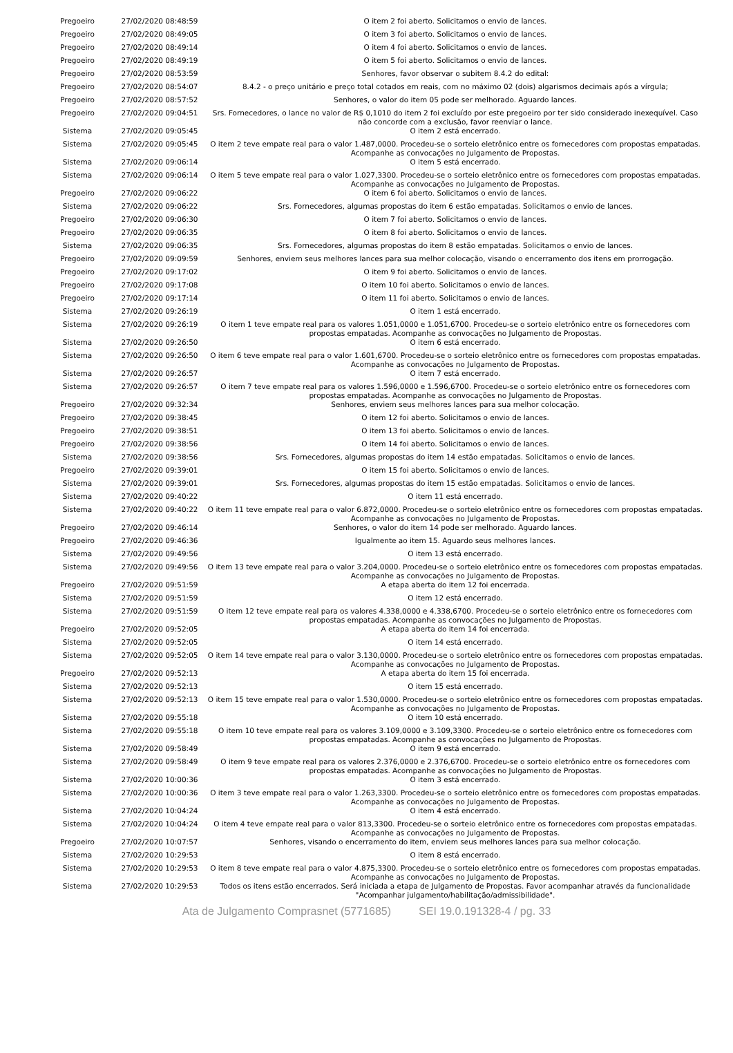| Pregoeiro | 27/02/2020 08:48:59 | O item 2 foi aberto. Solicitamos o envio de lances. |
| Pregoeiro | 27/02/2020 08:49:05 | O item 3 foi aberto. Solicitamos o envio de lances. |
| Pregoeiro | 27/02/2020 08:49:14 | O item 4 foi aberto. Solicitamos o envio de lances. |
| Pregoeiro | 27/02/2020 08:49:19 | O item 5 foi aberto. Solicitamos o envio de lances. |
| Pregoeiro | 27/02/2020 08:53:59 | Senhores, favor observar o subitem 8.4.2 do edital: |
| Pregoeiro | 27/02/2020 08:54:07 | 8.4.2 - o preço unitário e preço total cotados em reais, com no máximo 02 (dois) algarismos decimais após a vírgula; |
| Pregoeiro | 27/02/2020 08:57:52 | Senhores, o valor do item 05 pode ser melhorado. Aguardo lances. |
| Pregoeiro | 27/02/2020 09:04:51 | Srs. Fornecedores, o lance no valor de R$ 0,1010 do item 2 foi excluído por este pregoeiro por ter sido considerado inexequível. Caso não concorde com a exclusão, favor reenviar o lance. |
| Sistema | 27/02/2020 09:05:45 | O item 2 está encerrado. |
| Sistema | 27/02/2020 09:05:45 | O item 2 teve empate real para o valor 1.487,0000. Procedeu-se o sorteio eletrônico entre os fornecedores com propostas empatadas. Acompanhe as convocações no Julgamento de Propostas. |
| Sistema | 27/02/2020 09:06:14 | O item 5 está encerrado. |
| Sistema | 27/02/2020 09:06:14 | O item 5 teve empate real para o valor 1.027,3300. Procedeu-se o sorteio eletrônico entre os fornecedores com propostas empatadas. Acompanhe as convocações no Julgamento de Propostas. |
| Pregoeiro | 27/02/2020 09:06:22 | O item 6 foi aberto. Solicitamos o envio de lances. |
| Sistema | 27/02/2020 09:06:22 | Srs. Fornecedores, algumas propostas do item 6 estão empatadas. Solicitamos o envio de lances. |
| Pregoeiro | 27/02/2020 09:06:30 | O item 7 foi aberto. Solicitamos o envio de lances. |
| Pregoeiro | 27/02/2020 09:06:35 | O item 8 foi aberto. Solicitamos o envio de lances. |
| Sistema | 27/02/2020 09:06:35 | Srs. Fornecedores, algumas propostas do item 8 estão empatadas. Solicitamos o envio de lances. |
| Pregoeiro | 27/02/2020 09:09:59 | Senhores, enviem seus melhores lances para sua melhor colocação, visando o encerramento dos itens em prorrogação. |
| Pregoeiro | 27/02/2020 09:17:02 | O item 9 foi aberto. Solicitamos o envio de lances. |
| Pregoeiro | 27/02/2020 09:17:08 | O item 10 foi aberto. Solicitamos o envio de lances. |
| Pregoeiro | 27/02/2020 09:17:14 | O item 11 foi aberto. Solicitamos o envio de lances. |
| Sistema | 27/02/2020 09:26:19 | O item 1 está encerrado. |
| Sistema | 27/02/2020 09:26:19 | O item 1 teve empate real para os valores 1.051,0000 e 1.051,6700. Procedeu-se o sorteio eletrônico entre os fornecedores com propostas empatadas. Acompanhe as convocações no Julgamento de Propostas. |
| Sistema | 27/02/2020 09:26:50 | O item 6 está encerrado. |
| Sistema | 27/02/2020 09:26:50 | O item 6 teve empate real para o valor 1.601,6700. Procedeu-se o sorteio eletrônico entre os fornecedores com propostas empatadas. Acompanhe as convocações no Julgamento de Propostas. |
| Sistema | 27/02/2020 09:26:57 | O item 7 está encerrado. |
| Sistema | 27/02/2020 09:26:57 | O item 7 teve empate real para os valores 1.596,0000 e 1.596,6700. Procedeu-se o sorteio eletrônico entre os fornecedores com propostas empatadas. Acompanhe as convocações no Julgamento de Propostas. |
| Pregoeiro | 27/02/2020 09:32:34 | Senhores, enviem seus melhores lances para sua melhor colocação. |
| Pregoeiro | 27/02/2020 09:38:45 | O item 12 foi aberto. Solicitamos o envio de lances. |
| Pregoeiro | 27/02/2020 09:38:51 | O item 13 foi aberto. Solicitamos o envio de lances. |
| Pregoeiro | 27/02/2020 09:38:56 | O item 14 foi aberto. Solicitamos o envio de lances. |
| Sistema | 27/02/2020 09:38:56 | Srs. Fornecedores, algumas propostas do item 14 estão empatadas. Solicitamos o envio de lances. |
| Pregoeiro | 27/02/2020 09:39:01 | O item 15 foi aberto. Solicitamos o envio de lances. |
| Sistema | 27/02/2020 09:39:01 | Srs. Fornecedores, algumas propostas do item 15 estão empatadas. Solicitamos o envio de lances. |
| Sistema | 27/02/2020 09:40:22 | O item 11 está encerrado. |
| Sistema | 27/02/2020 09:40:22 | O item 11 teve empate real para o valor 6.872,0000. Procedeu-se o sorteio eletrônico entre os fornecedores com propostas empatadas. Acompanhe as convocações no Julgamento de Propostas. |
| Pregoeiro | 27/02/2020 09:46:14 | Senhores, o valor do item 14 pode ser melhorado. Aguardo lances. |
| Pregoeiro | 27/02/2020 09:46:36 | Igualmente ao item 15. Aguardo seus melhores lances. |
| Sistema | 27/02/2020 09:49:56 | O item 13 está encerrado. |
| Sistema | 27/02/2020 09:49:56 | O item 13 teve empate real para o valor 3.204,0000. Procedeu-se o sorteio eletrônico entre os fornecedores com propostas empatadas. Acompanhe as convocações no Julgamento de Propostas. |
| Pregoeiro | 27/02/2020 09:51:59 | A etapa aberta do item 12 foi encerrada. |
| Sistema | 27/02/2020 09:51:59 | O item 12 está encerrado. |
| Sistema | 27/02/2020 09:51:59 | O item 12 teve empate real para os valores 4.338,0000 e 4.338,6700. Procedeu-se o sorteio eletrônico entre os fornecedores com propostas empatadas. Acompanhe as convocações no Julgamento de Propostas. |
| Pregoeiro | 27/02/2020 09:52:05 | A etapa aberta do item 14 foi encerrada. |
| Sistema | 27/02/2020 09:52:05 | O item 14 está encerrado. |
| Sistema | 27/02/2020 09:52:05 | O item 14 teve empate real para o valor 3.130,0000. Procedeu-se o sorteio eletrônico entre os fornecedores com propostas empatadas. Acompanhe as convocações no Julgamento de Propostas. |
| Pregoeiro | 27/02/2020 09:52:13 | A etapa aberta do item 15 foi encerrada. |
| Sistema | 27/02/2020 09:52:13 | O item 15 está encerrado. |
| Sistema | 27/02/2020 09:52:13 | O item 15 teve empate real para o valor 1.530,0000. Procedeu-se o sorteio eletrônico entre os fornecedores com propostas empatadas. Acompanhe as convocações no Julgamento de Propostas. |
| Sistema | 27/02/2020 09:55:18 | O item 10 está encerrado. |
| Sistema | 27/02/2020 09:55:18 | O item 10 teve empate real para os valores 3.109,0000 e 3.109,3300. Procedeu-se o sorteio eletrônico entre os fornecedores com propostas empatadas. Acompanhe as convocações no Julgamento de Propostas. |
| Sistema | 27/02/2020 09:58:49 | O item 9 está encerrado. |
| Sistema | 27/02/2020 09:58:49 | O item 9 teve empate real para os valores 2.376,0000 e 2.376,6700. Procedeu-se o sorteio eletrônico entre os fornecedores com propostas empatadas. Acompanhe as convocações no Julgamento de Propostas. |
| Sistema | 27/02/2020 10:00:36 | O item 3 está encerrado. |
| Sistema | 27/02/2020 10:00:36 | O item 3 teve empate real para o valor 1.263,3300. Procedeu-se o sorteio eletrônico entre os fornecedores com propostas empatadas. Acompanhe as convocações no Julgamento de Propostas. |
| Sistema | 27/02/2020 10:04:24 | O item 4 está encerrado. |
| Sistema | 27/02/2020 10:04:24 | O item 4 teve empate real para o valor 813,3300. Procedeu-se o sorteio eletrônico entre os fornecedores com propostas empatadas. Acompanhe as convocações no Julgamento de Propostas. |
| Pregoeiro | 27/02/2020 10:07:57 | Senhores, visando o encerramento do item, enviem seus melhores lances para sua melhor colocação. |
| Sistema | 27/02/2020 10:29:53 | O item 8 está encerrado. |
| Sistema | 27/02/2020 10:29:53 | O item 8 teve empate real para o valor 4.875,3300. Procedeu-se o sorteio eletrônico entre os fornecedores com propostas empatadas. Acompanhe as convocações no Julgamento de Propostas. |
| Sistema | 27/02/2020 10:29:53 | Todos os itens estão encerrados. Será iniciada a etapa de Julgamento de Propostas. Favor acompanhar através da funcionalidade "Acompanhar julgamento/habilitação/admissibilidade". |
Ata de Julgamento Comprasnet (5771685) SEI 19.0.191328-4 / pg. 33